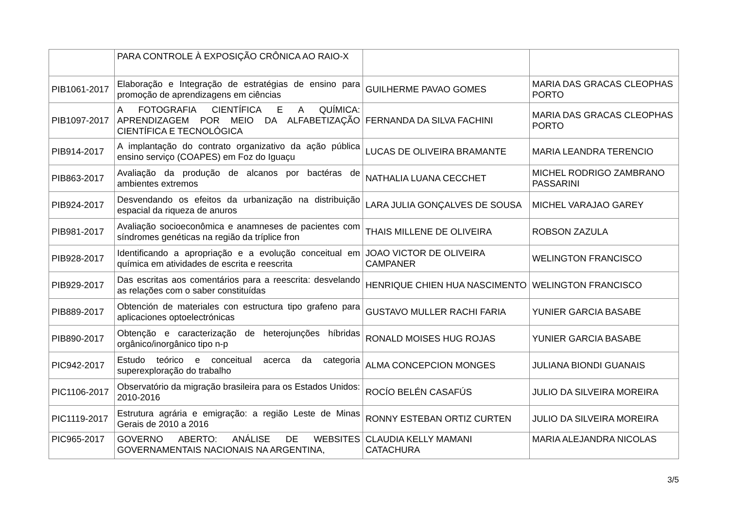| | PARA CONTROLE À EXPOSIÇÃO CRÔNICA AO RAIO-X | | |
| PIB1061-2017 | Elaboração e Integração de estratégias de ensino para promoção de aprendizagens em ciências | GUILHERME PAVAO GOMES | MARIA DAS GRACAS CLEOPHAS PORTO |
| PIB1097-2017 | A FOTOGRAFIA CIENTÍFICA E A QUÍMICA: APRENDIZAGEM POR MEIO DA ALFABETIZAÇÃO CIENTÍFICA E TECNOLÓGICA | FERNANDA DA SILVA FACHINI | MARIA DAS GRACAS CLEOPHAS PORTO |
| PIB914-2017 | A implantação do contrato organizativo da ação pública ensino serviço (COAPES) em Foz do Iguaçu | LUCAS DE OLIVEIRA BRAMANTE | MARIA LEANDRA TERENCIO |
| PIB863-2017 | Avaliação da produção de alcanos por bactéras de ambientes extremos | NATHALIA LUANA CECCHET | MICHEL RODRIGO ZAMBRANO PASSARINI |
| PIB924-2017 | Desvendando os efeitos da urbanização na distribuição espacial da riqueza de anuros | LARA JULIA GONÇALVES DE SOUSA | MICHEL VARAJAO GAREY |
| PIB981-2017 | Avaliação socioeconômica e anamneses de pacientes com síndromes genéticas na região da tríplice fron | THAIS MILLENE DE OLIVEIRA | ROBSON ZAZULA |
| PIB928-2017 | Identificando a apropriação e a evolução conceitual em química em atividades de escrita e reescrita | JOAO VICTOR DE OLIVEIRA CAMPANER | WELINGTON FRANCISCO |
| PIB929-2017 | Das escritas aos comentários para a reescrita: desvelando as relações com o saber constituídas | HENRIQUE CHIEN HUA NASCIMENTO | WELINGTON FRANCISCO |
| PIB889-2017 | Obtención de materiales con estructura tipo grafeno para aplicaciones optoelectrónicas | GUSTAVO MULLER RACHI FARIA | YUNIER GARCIA BASABE |
| PIB890-2017 | Obtenção e caracterização de heterojunções híbridas orgânico/inorgânico tipo n-p | RONALD MOISES HUG ROJAS | YUNIER GARCIA BASABE |
| PIC942-2017 | Estudo teórico e conceitual acerca da categoria superexploração do trabalho | ALMA CONCEPCION MONGES | JULIANA BIONDI GUANAIS |
| PIC1106-2017 | Observatório da migração brasileira para os Estados Unidos: 2010-2016 | ROCÍO BELÉN CASAFÚS | JULIO DA SILVEIRA MOREIRA |
| PIC1119-2017 | Estrutura agrária e emigração: a região Leste de Minas Gerais de 2010 a 2016 | RONNY ESTEBAN ORTIZ CURTEN | JULIO DA SILVEIRA MOREIRA |
| PIC965-2017 | GOVERNO ABERTO: ANÁLISE DE WEBSITES GOVERNAMENTAIS NACIONAIS NA ARGENTINA, | CLAUDIA KELLY MAMANI CATACHURA | MARIA ALEJANDRA NICOLAS |
3/5